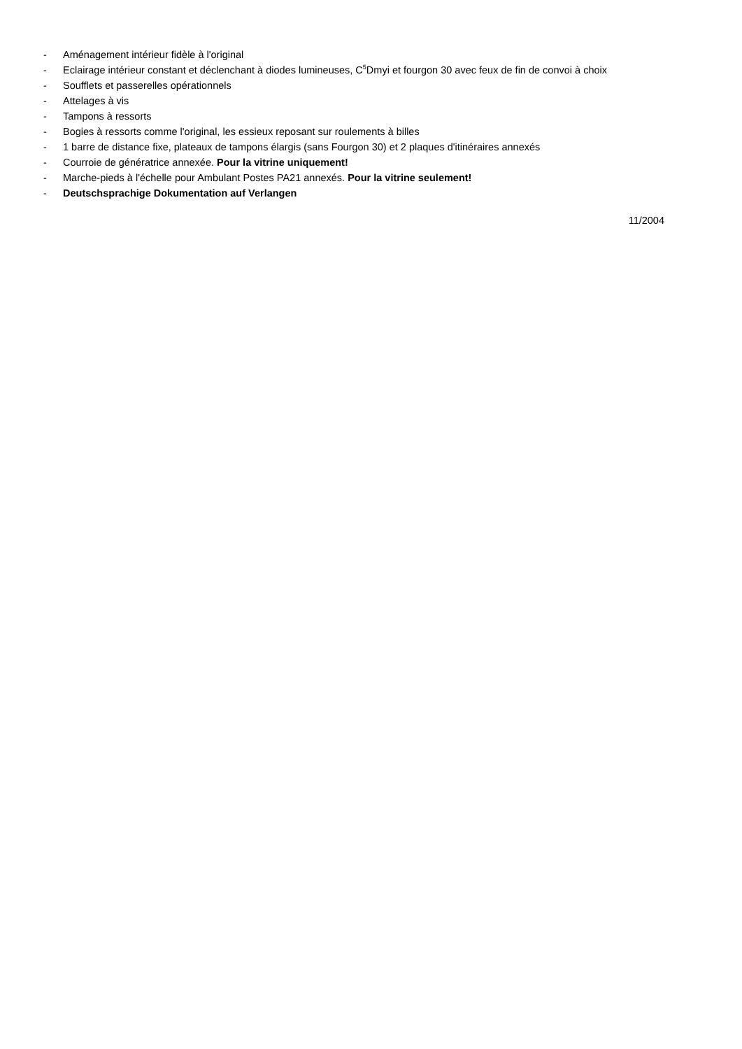- Aménagement intérieur fidèle à l'original
- Eclairage intérieur constant et déclenchant à diodes lumineuses, C<sup>5</sup>Dmyi et fourgon 30 avec feux de fin de convoi à choix
- Soufflets et passerelles opérationnels
- Attelages à vis
- Tampons à ressorts
- Bogies à ressorts comme l'original, les essieux reposant sur roulements à billes
- 1 barre de distance fixe, plateaux de tampons élargis (sans Fourgon 30) et 2 plaques d'itinéraires annexés
- Courroie de génératrice annexée. Pour la vitrine uniquement!
- Marche-pieds à l'échelle pour Ambulant Postes PA21 annexés. Pour la vitrine seulement!
- Deutschsprachige Dokumentation auf Verlangen
11/2004